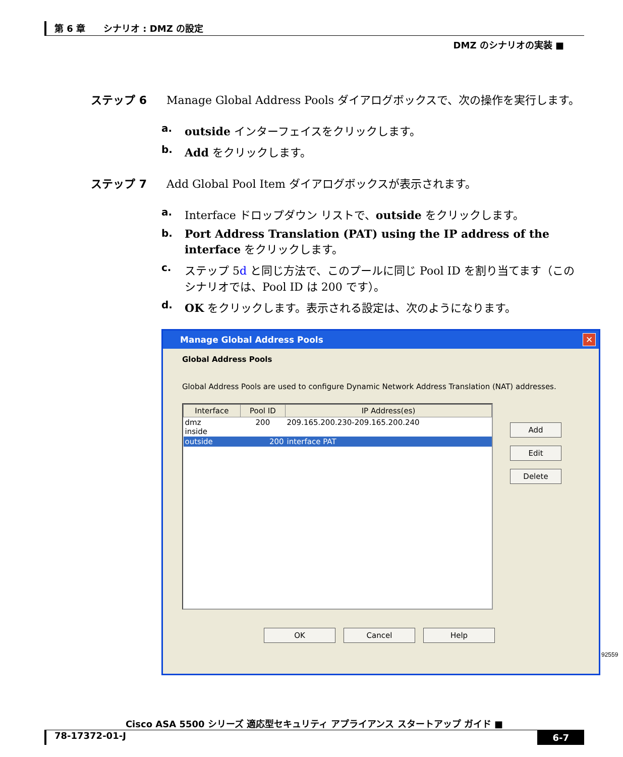第 6 章　　シナリオ : DMZ の設定
DMZ のシナリオの実装 ■
ステップ 6 Manage Global Address Pools ダイアログボックスで、次の操作を実行します。
a. outside インターフェイスをクリックします。
b. Add をクリックします。
ステップ 7 Add Global Pool Item ダイアログボックスが表示されます。
a. Interface ドロップダウン リストで、outside をクリックします。
b. Port Address Translation (PAT) using the IP address of the interface をクリックします。
c. ステップ 5d と同じ方法で、このプールに同じ Pool ID を割り当てます（このシナリオでは、Pool ID は 200 です）。
d. OK をクリックします。表示される設定は、次のようになります。
Manage Global Address Pools ✕
Global Address Pools
Global Address Pools are used to configure Dynamic Network Address Translation (NAT) addresses.
| Interface | Pool ID | IP Address(es) |
| --- | --- | --- |
| dmz inside | 200 | 209.165.200.230-209.165.200.240 |
| outside | 200 | interface PAT |
Add
Edit
Delete
OK Cancel Help
92559
Cisco ASA 5500 シリーズ 適応型セキュリティ アプライアンス スタートアップ ガイド ■
78-17372-01-J 6-7